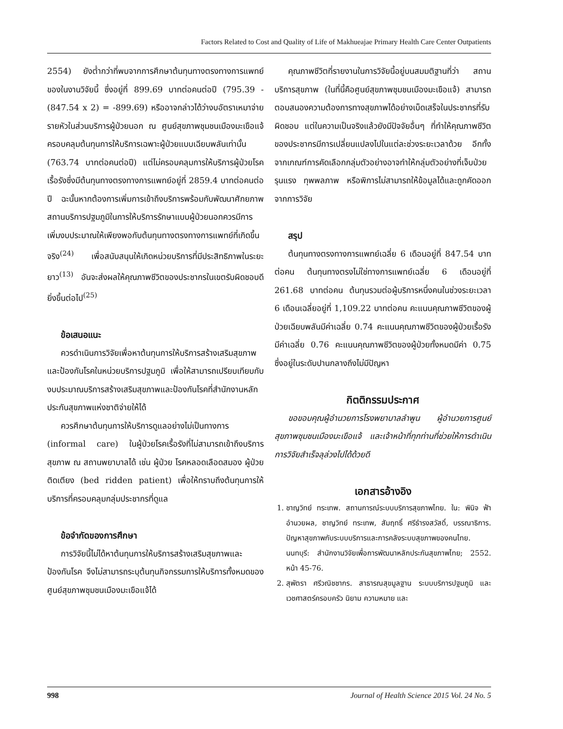Factors Related to Cost and Quality of Life of Makhueajae Primary Health Care Center Outpatients
2554) ยังต่ำกว่าที่พบจากการศึกษาต้นทุนทางตรงทางการแพทย์ของในงานวิจัยนี้ ซึ่งอยู่ที่ 899.69 บาทต่อคนต่อปี (795.39 - (847.54 x 2) = -899.69) หรืออาจกล่าวได้ว่างบอัตราเหมาจ่ายรายหัวในส่วนบริการผู้ป่วยนอก ณ ศูนย์สุขภาพชุมชนเมืองมะเขือแจ้ครอบคลุมต้นทุนการให้บริการเฉพาะผู้ป่วยแบบเฉียบพลันเท่านั้น (763.74 บาทต่อคนต่อปี) แต่ไม่ครอบคลุมการให้บริการผู้ป่วยโรคเรื้อรังซึ่งมีต้นทุนทางตรงทางการแพทย์อยู่ที่ 2859.4 บาทต่อคนต่อปี ฉะนั้นหากต้องการเพิ่มการเข้าถึงบริการพร้อมกับพัฒนาศักยภาพสถานบริการปฐมภูมิในการให้บริการรักษาแบบผู้ป่วยนอกควรมีการเพิ่มงบประมาณให้เพียงพอกับต้นทุนทางตรงทางการแพทย์ที่เกิดขึ้นจริง<sup>(24)</sup> เพื่อสนับสนุนให้เกิดหน่วยบริการที่มีประสิทธิภาพในระยะยาว<sup>(13)</sup> อันจะส่งผลให้คุณภาพชีวิตของประชากรในเขตรับผิดชอบดียิ่งขึ้นต่อไป<sup>(25)</sup>
ข้อเสนอแนะ
ควรดำเนินการวิจัยเพื่อหาต้นทุนการให้บริการสร้างเสริมสุขภาพและป้องกันโรคในหน่วยบริการปฐมภูมิ เพื่อให้สามารถเปรียบเทียบกับงบประมาณบริการสร้างเสริมสุขภาพและป้องกันโรคที่สำนักงานหลักประกันสุขภาพแห่งชาติจ่ายให้ได้
ควรศึกษาต้นทุนการให้บริการดูแลอย่างไม่เป็นทางการ (informal care) ในผู้ป่วยโรคเรื้อรังที่ไม่สามารถเข้าถึงบริการสุขภาพ ณ สถานพยาบาลได้ เช่น ผู้ป่วย โรคหลอดเลือดสมอง ผู้ป่วยติดเตียง (bed ridden patient) เพื่อให้ทราบถึงต้นทุนการให้บริการที่ครอบคลุมกลุ่มประชากรที่ดูแล
ข้อจำกัดของการศึกษา
การวิจัยนี้ไม่ได้หาต้นทุนการให้บริการสร้างเสริมสุขภาพและป้องกันโรค จึงไม่สามารถระบุต้นทุนกิจกรรมการให้บริการทั้งหมดของศูนย์สุขภาพชุมชนเมืองมะเขือแจ้ได้
คุณภาพชีวิตที่รายงานในการวิจัยนี้อยู่บนสมมติฐานที่ว่า สถานบริการสุขภาพ (ในที่นี้คือศูนย์สุขภาพชุมชนเมืองมะเขือแจ้) สามารถตอบสนองความต้องการทางสุขภาพได้อย่างเบ็ดเสร็จในประชากรที่รับผิดชอบ แต่ในความเป็นจริงแล้วยังมีปัจจัยอื่นๆ ที่ทำให้คุณภาพชีวิตของประชากรมีการเปลี่ยนแปลงไปในแต่ละช่วงระยะเวลาด้วย อีกทั้งจากเกณฑ์การคัดเลือกกลุ่มตัวอย่างอาจทำให้กลุ่มตัวอย่างที่เจ็บป่วยรุนแรง ทุพพลภาพ หรือพิการไม่สามารถให้ข้อมูลได้และถูกคัดออกจากการวิจัย
สรุป
ต้นทุนทางตรงทางการแพทย์เฉลี่ย 6 เดือนอยู่ที่ 847.54 บาทต่อคน ต้นทุนทางตรงไม่ใช่ทางการแพทย์เฉลี่ย 6 เดือนอยู่ที่ 261.68 บาทต่อคน ต้นทุนรวมต่อผู้บริการหนึ่งคนในช่วงระยะเวลา 6 เดือนเฉลี่ยอยู่ที่ 1,109.22 บาทต่อคน คะแนนคุณภาพชีวิตของผู้ป่วยเฉียบพลันมีค่าเฉลี่ย 0.74 คะแนนคุณภาพชีวิตของผู้ป่วยเรื้อรังมีค่าเฉลี่ย 0.76 คะแนนคุณภาพชีวิตของผู้ป่วยทั้งหมดมีค่า 0.75 ซึ่งอยู่ในระดับปานกลางถึงไม่มีปัญหา
กิตติกรรมประกาศ
ขอขอบคุณผู้อำนวยการโรงพยาบาลลำพูน ผู้อำนวยการศูนย์สุขภาพชุมชนเมืองมะเขือแจ้ และเจ้าหน้าที่ทุกท่านที่ช่วยให้การดำเนินการวิจัยสำเร็จลุล่วงไปได้ด้วยดี
เอกสารอ้างอิง
1. ชาญวิทย์ ทระเทพ. สถานการณ์ระบบบริการสุขภาพไทย. ใน: พินิจ ฟ้าอำนวยผล, ชาญวิทย์ ทระเทพ, สัมฤทธิ์ ศรีธำรงสวัสดิ์, บรรณาธิการ. ปัญหาสุขภาพกับระบบบริการและการคลังระบบสุขภาพของคนไทย. นนทบุรี: สำนักงานวิจัยเพื่อการพัฒนาหลักประกันสุขภาพไทย; 2552. หน้า 45-76.
2. สุพัตรา ศรีวณิชชากร. สาธารณสุขมูลฐาน ระบบบริการปฐมภูมิ และเวชศาสตร์ครอบครัว นิยาม ความหมาย และ
998 Journal of Health Science 2015 Vol. 24 No. 5